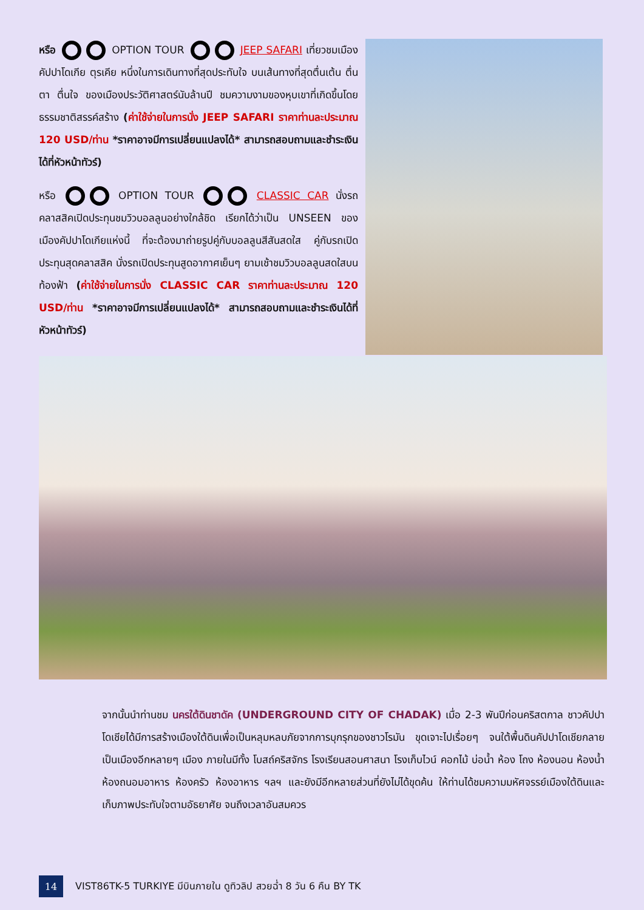หรือ OPTION TOUR JEEP SAFARI เที่ยวชมเมืองคัปปาโดเกีย ตุรเคีย หนึ่งในการเดินทางที่สุดประทับใจ บนเส้นทางที่สุดตื่นเต้น ตื่นตา ตื่นใจ ของเมืองประวัติศาสตร์นับล้านปี ชมความงามของหุบเขาที่เกิดขึ้นโดยธรรมชาติสรรค์สร้าง (ค่าใช้จ่ายในการนั่ง JEEP SAFARI ราคาท่านละประมาณ 120 USD/ท่าน *ราคาอาจมีการเปลี่ยนแปลงได้* สามารถสอบถามและชำระเงินได้ที่หัวหน้าทัวร์)
หรือ OPTION TOUR CLASSIC CAR นั่งรถคลาสสิคเปิดประทุนชมวิวบอลลูนอย่างใกล้ชิด เรียกได้ว่าเป็น UNSEEN ของเมืองคัปปาโดเกียแห่งนี้ ที่จะต้องมาถ่ายรูปคู่กับบอลลูนสีสันสดใส คู่กับรถเปิดประทุนสุดคลาสสิค นั่งรถเปิดประทุนสูดอากาศเย็นๆ ยามเช้าชมวิวบอลลูนสดใสบนท้องฟ้า (ค่าใช้จ่ายในการนั่ง CLASSIC CAR ราคาท่านละประมาณ 120 USD/ท่าน *ราคาอาจมีการเปลี่ยนแปลงได้* สามารถสอบถามและชำระเงินได้ที่หัวหน้าทัวร์)
จากนั้นนำท่านชม นครใต้ดินชาดัค (UNDERGROUND CITY OF CHADAK) เมื่อ 2-3 พันปีก่อนคริสตกาล ชาวคัปปาโดเชียได้มีการสร้างเมืองใต้ดินเพื่อเป็นหลุมหลบภัยจากการบุกรุกของชาวโรมัน ขุดเจาะไปเรื่อยๆ จนใต้พื้นดินคัปปาโดเชียกลายเป็นเมืองอีกหลายๆ เมือง ภายในมีทั้ง โบสถ์คริสจักร โรงเรียนสอนศาสนา โรงเก็บไวน์ คอกไม้ บ่อน้ำ ห้อง โถง ห้องนอน ห้องน้ำ ห้องถนอมอาหาร ห้องครัว ห้องอาหาร ฯลฯ และยังมีอีกหลายส่วนที่ยังไม่ได้ขุดค้น ให้ท่านได้ชมความมหัศจรรย์เมืองใต้ดินและเก็บภาพประทับใจตามอัธยาศัย จนถึงเวลาอันสมควร
14
VIST86TK-5 TURKIYE มีบินภายใน ดูทิวลิป สวยฉ่ำ 8 วัน 6 คืน BY TK